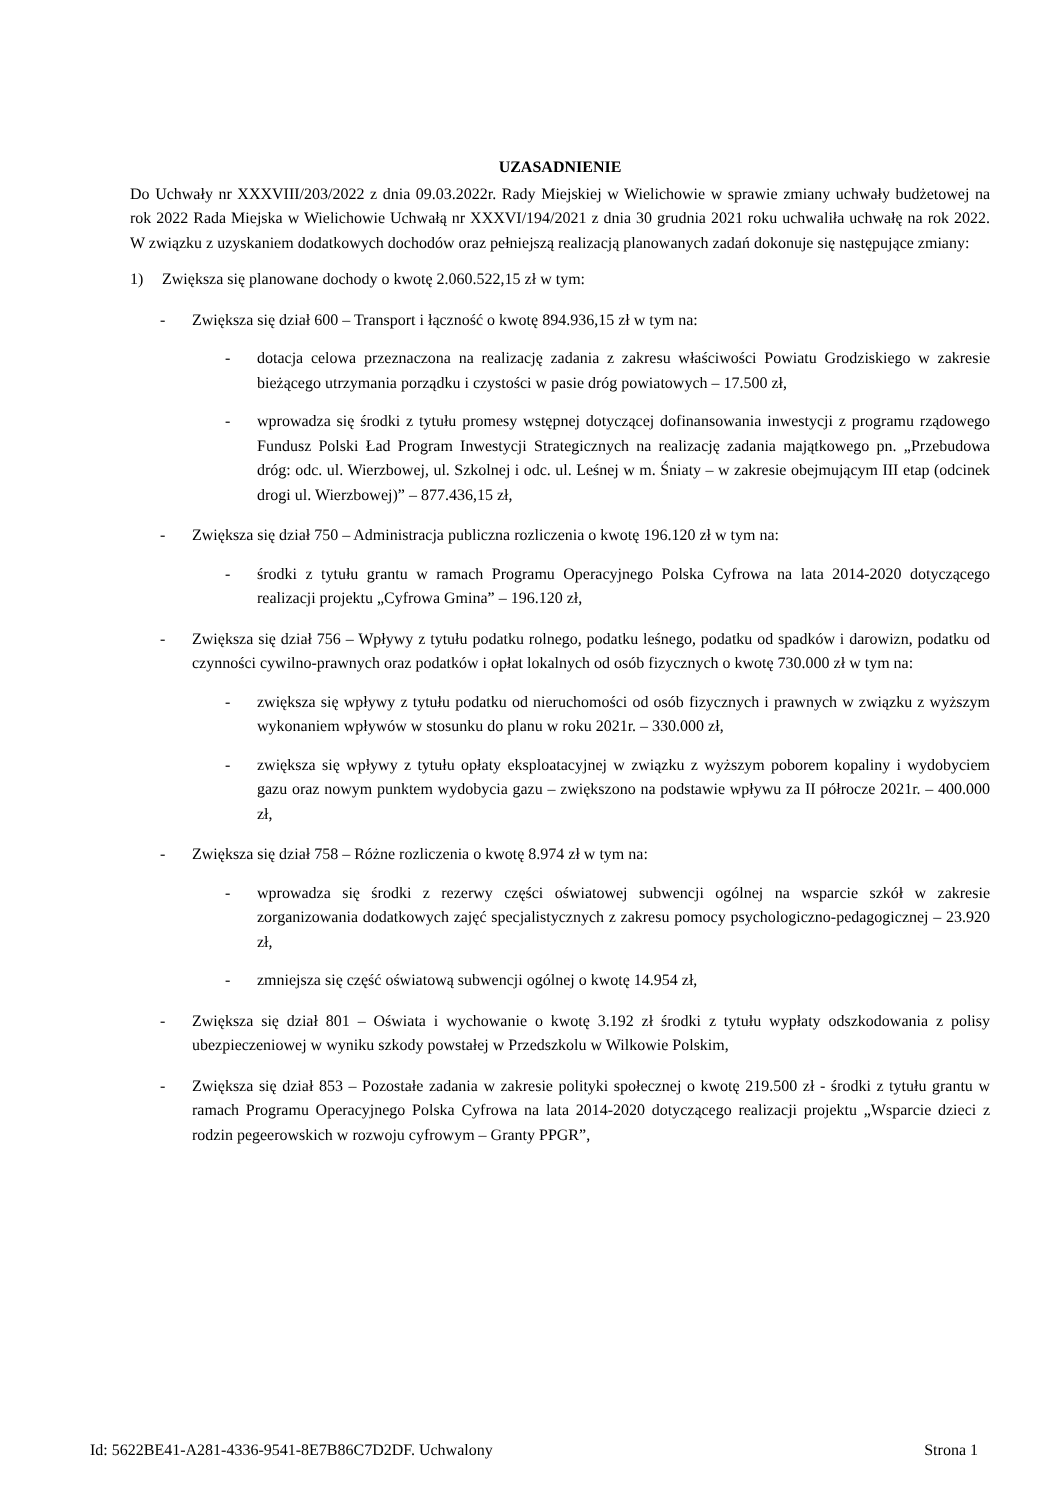UZASADNIENIE
Do Uchwały nr XXXVIII/203/2022 z dnia 09.03.2022r. Rady Miejskiej w Wielichowie w sprawie zmiany uchwały budżetowej na rok 2022 Rada Miejska w Wielichowie Uchwałą nr XXXVI/194/2021 z dnia 30 grudnia 2021 roku uchwaliła uchwałę na rok 2022. W związku z uzyskaniem dodatkowych dochodów oraz pełniejszą realizacją planowanych zadań dokonuje się następujące zmiany:
1) Zwiększa się planowane dochody o kwotę 2.060.522,15 zł w tym:
- Zwiększa się dział 600 – Transport i łączność o kwotę 894.936,15 zł w tym na:
- dotacja celowa przeznaczona na realizację zadania z zakresu właściwości Powiatu Grodziskiego w zakresie bieżącego utrzymania porządku i czystości w pasie dróg powiatowych – 17.500 zł,
- wprowadza się środki z tytułu promesy wstępnej dotyczącej dofinansowania inwestycji z programu rządowego Fundusz Polski Ład Program Inwestycji Strategicznych na realizację zadania majątkowego pn. „Przebudowa dróg: odc. ul. Wierzbowej, ul. Szkolnej i odc. ul. Leśnej w m. Śniaty – w zakresie obejmującym III etap (odcinek drogi ul. Wierzbowej)” – 877.436,15 zł,
- Zwiększa się dział 750 – Administracja publiczna rozliczenia o kwotę 196.120 zł w tym na:
- środki z tytułu grantu w ramach Programu Operacyjnego Polska Cyfrowa na lata 2014-2020 dotyczącego realizacji projektu „Cyfrowa Gmina” – 196.120 zł,
- Zwiększa się dział 756 – Wpływy z tytułu podatku rolnego, podatku leśnego, podatku od spadków i darowizn, podatku od czynności cywilno-prawnych oraz podatków i opłat lokalnych od osób fizycznych o kwotę 730.000 zł w tym na:
- zwiększa się wpływy z tytułu podatku od nieruchomości od osób fizycznych i prawnych w związku z wyższym wykonaniem wpływów w stosunku do planu w roku 2021r. – 330.000 zł,
- zwiększa się wpływy z tytułu opłaty eksploatacyjnej w związku z wyższym poborem kopaliny i wydobyciem gazu oraz nowym punktem wydobycia gazu – zwiększono na podstawie wpływu za II półrocze 2021r. – 400.000 zł,
- Zwiększa się dział 758 – Różne rozliczenia o kwotę 8.974 zł w tym na:
- wprowadza się środki z rezerwy części oświatowej subwencji ogólnej na wsparcie szkół w zakresie zorganizowania dodatkowych zajęć specjalistycznych z zakresu pomocy psychologiczno-pedagogicznej – 23.920 zł,
- zmniejsza się część oświatową subwencji ogólnej o kwotę 14.954 zł,
- Zwiększa się dział 801 – Oświata i wychowanie o kwotę 3.192 zł środki z tytułu wypłaty odszkodowania z polisy ubezpieczeniowej w wyniku szkody powstałej w Przedszkolu w Wilkowie Polskim,
- Zwiększa się dział 853 – Pozostałe zadania w zakresie polityki społecznej o kwotę 219.500 zł - środki z tytułu grantu w ramach Programu Operacyjnego Polska Cyfrowa na lata 2014-2020 dotyczącego realizacji projektu „Wsparcie dzieci z rodzin pegeerowskich w rozwoju cyfrowym – Granty PPGR”,
Id: 5622BE41-A281-4336-9541-8E7B86C7D2DF. Uchwalony Strona 1